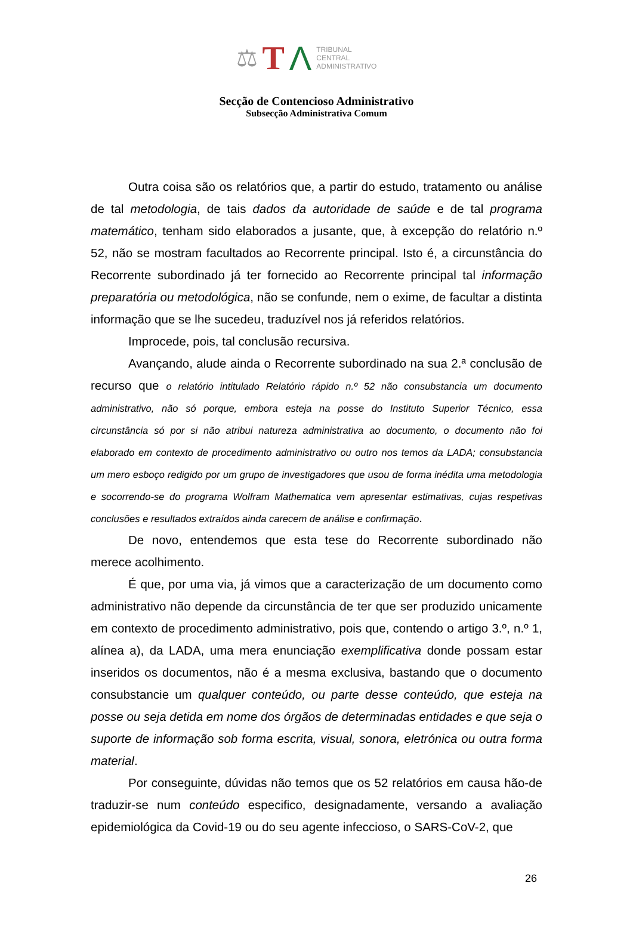⚖ T Λ TRIBUNAL
CENTRAL
ADMINISTRATIVO
Secção de Contencioso Administrativo
Subsecção Administrativa Comum
Outra coisa são os relatórios que, a partir do estudo, tratamento ou análise de tal metodologia, de tais dados da autoridade de saúde e de tal programa matemático, tenham sido elaborados a jusante, que, à excepção do relatório n.º 52, não se mostram facultados ao Recorrente principal. Isto é, a circunstância do Recorrente subordinado já ter fornecido ao Recorrente principal tal informação preparatória ou metodológica, não se confunde, nem o exime, de facultar a distinta informação que se lhe sucedeu, traduzível nos já referidos relatórios.
Improcede, pois, tal conclusão recursiva.
Avançando, alude ainda o Recorrente subordinado na sua 2.ª conclusão de recurso que o relatório intitulado Relatório rápido n.º 52 não consubstancia um documento administrativo, não só porque, embora esteja na posse do Instituto Superior Técnico, essa circunstância só por si não atribui natureza administrativa ao documento, o documento não foi elaborado em contexto de procedimento administrativo ou outro nos temos da LADA; consubstancia um mero esboço redigido por um grupo de investigadores que usou de forma inédita uma metodologia e socorrendo-se do programa Wolfram Mathematica vem apresentar estimativas, cujas respetivas conclusões e resultados extraídos ainda carecem de análise e confirmação.
De novo, entendemos que esta tese do Recorrente subordinado não merece acolhimento.
É que, por uma via, já vimos que a caracterização de um documento como administrativo não depende da circunstância de ter que ser produzido unicamente em contexto de procedimento administrativo, pois que, contendo o artigo 3.º, n.º 1, alínea a), da LADA, uma mera enunciação exemplificativa donde possam estar inseridos os documentos, não é a mesma exclusiva, bastando que o documento consubstancie um qualquer conteúdo, ou parte desse conteúdo, que esteja na posse ou seja detida em nome dos órgãos de determinadas entidades e que seja o suporte de informação sob forma escrita, visual, sonora, eletrónica ou outra forma material.
Por conseguinte, dúvidas não temos que os 52 relatórios em causa hão-de traduzir-se num conteúdo especifico, designadamente, versando a avaliação epidemiológica da Covid-19 ou do seu agente infeccioso, o SARS-CoV-2, que
26